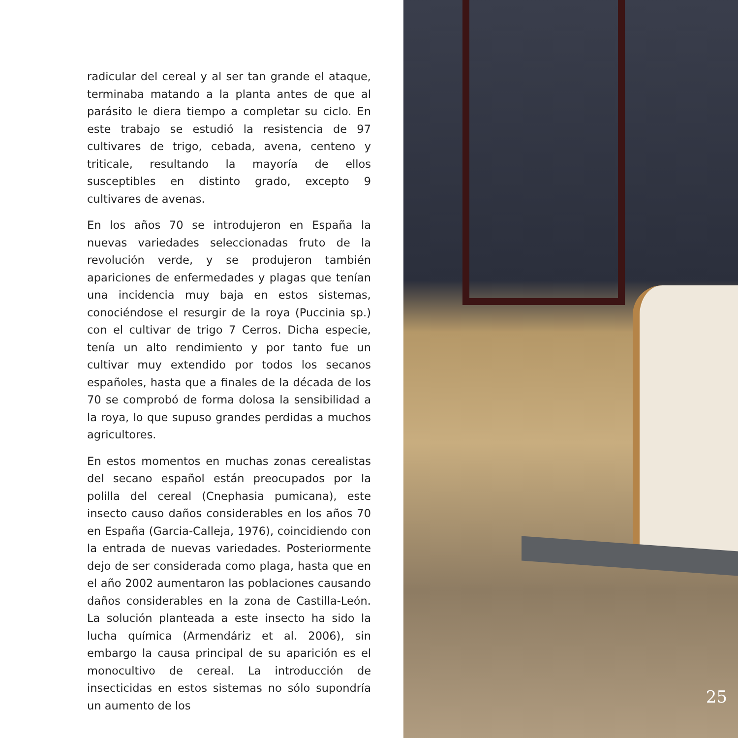radicular del cereal y al ser tan grande el ataque, terminaba matando a la planta antes de que al parásito le diera tiempo a completar su ciclo. En este trabajo se estudió la resistencia de 97 cultivares de trigo, cebada, avena, centeno y triticale, resultando la mayoría de ellos susceptibles en distinto grado, excepto 9 cultivares de avenas.
En los años 70 se introdujeron en España la nuevas variedades seleccionadas fruto de la revolución verde, y se produjeron también apariciones de enfermedades y plagas que tenían una incidencia muy baja en estos sistemas, conociéndose el resurgir de la roya (Puccinia sp.) con el cultivar de trigo 7 Cerros. Dicha especie, tenía un alto rendimiento y por tanto fue un cultivar muy extendido por todos los secanos españoles, hasta que a finales de la década de los 70 se comprobó de forma dolosa la sensibilidad a la roya, lo que supuso grandes perdidas a muchos agricultores.
En estos momentos en muchas zonas cerealistas del secano español están preocupados por la polilla del cereal (Cnephasia pumicana), este insecto causo daños considerables en los años 70 en España (Garcia-Calleja, 1976), coincidiendo con la entrada de nuevas variedades. Posteriormente dejo de ser considerada como plaga, hasta que en el año 2002 aumentaron las poblaciones causando daños considerables en la zona de Castilla-León. La solución planteada a este insecto ha sido la lucha química (Armendáriz et al. 2006), sin embargo la causa principal de su aparición es el monocultivo de cereal. La introducción de insecticidas en estos sistemas no sólo supondría un aumento de los
25